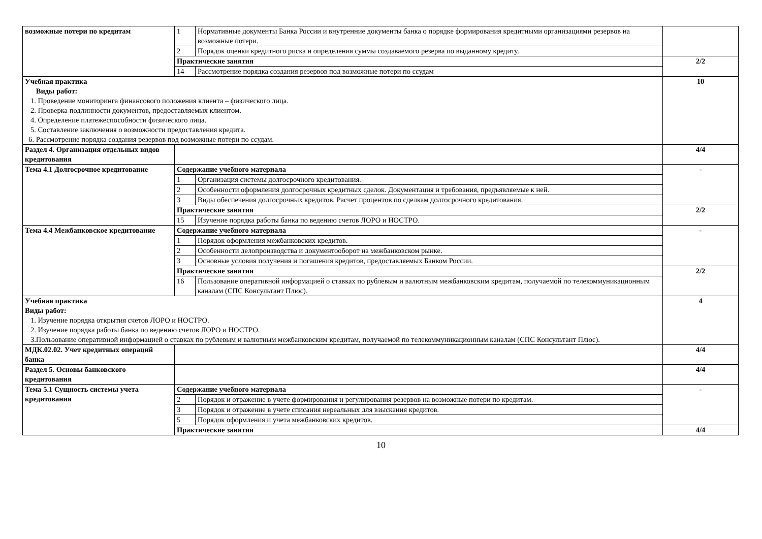| возможные потери по кредитам | 1 | Нормативные документы Банка России и внутренние документы банка о порядке формирования кредитными организациями резервов на возможные потери. | |
| | 2 | Порядок оценки кредитного риска и определения суммы создаваемого резерва по выданному кредиту. | |
| | Практические занятия | | 2/2 |
| | 14 | Рассмотрение порядка создания резервов под возможные потери по ссудам | |
| Учебная практика Виды работ: 1. Проведение мониторинга финансового положения клиента – физического лица. 2. Проверка подлинности документов, предоставляемых клиентом. 4. Определение платежеспособности физического лица. 5. Составление заключения о возможности предоставления кредита. 6. Рассмотрение порядка создания резервов под возможные потери по ссудам. | | | 10 |
| Раздел 4. Организация отдельных видов кредитования | | | 4/4 |
| Тема 4.1 Долгосрочное кредитование | Содержание учебного материала | | - |
| | 1 | Организация системы долгосрочного кредитования. | |
| | 2 | Особенности оформления долгосрочных кредитных сделок. Документация и требования, предъявляемые к ней. | |
| | 3 | Виды обеспечения долгосрочных кредитов. Расчет процентов по сделкам долгосрочного кредитования. | |
| | Практические занятия | | 2/2 |
| | 15 | Изучение порядка работы банка по ведению счетов ЛОРО и НОСТРО. | |
| Тема 4.4 Межбанковское кредитование | Содержание учебного материала | | - |
| | 1 | Порядок оформления межбанковских кредитов. | |
| | 2 | Особенности делопроизводства и документооборот на межбанковском рынке. | |
| | 3 | Основные условия получения и погашения кредитов, предоставляемых Банком России. | |
| | Практические занятия | | 2/2 |
| | 16 | Пользование оперативной информацией о ставках по рублевым и валютным межбанковским кредитам, получаемой по телекоммуникационным каналам (СПС Консультант Плюс). | |
| Учебная практика Виды работ: 1. Изучение порядка открытия счетов ЛОРО и НОСТРО. 2. Изучение порядка работы банка по ведению счетов ЛОРО и НОСТРО. 3.Пользование оперативной информацией о ставках по рублевым и валютным межбанковским кредитам, получаемой по телекоммуникационным каналам (СПС Консультант Плюс). | | | 4 |
| МДК.02.02. Учет кредитных операций банка | | | 4/4 |
| Раздел 5. Основы банковского кредитования | | | 4/4 |
| Тема 5.1 Сущность системы учета кредитования | Содержание учебного материала | | - |
| | 2 | Порядок и отражение в учете формирования и регулирования резервов на возможные потери по кредитам. | |
| | 3 | Порядок и отражение в учете списания нереальных для взыскания кредитов. | |
| | 5 | Порядок оформления и учета межбанковских кредитов. | |
| | Практические занятия | | 4/4 |
10